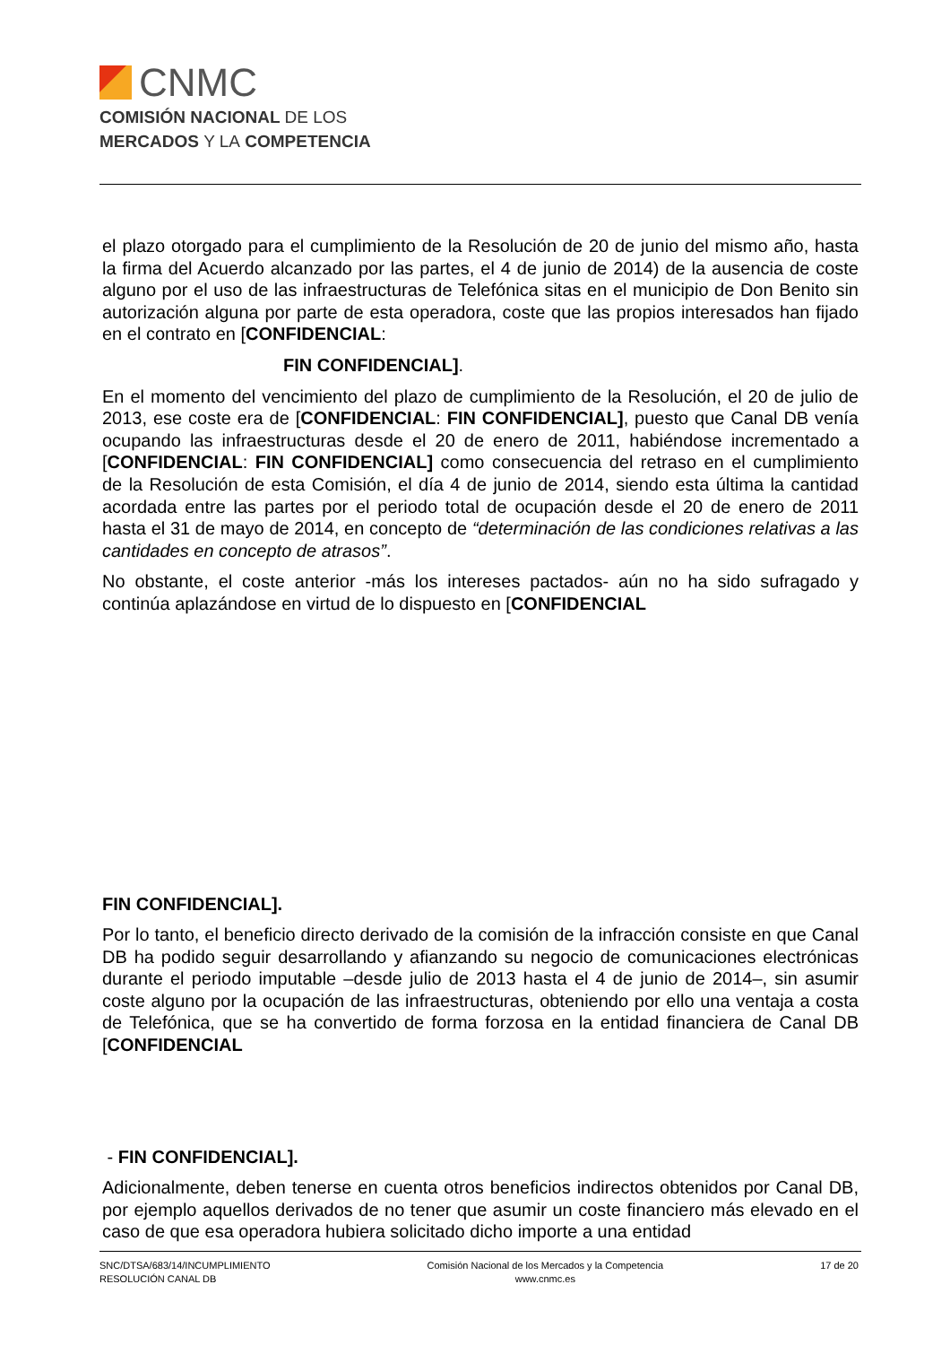CNMC
COMISIÓN NACIONAL DE LOS
MERCADOS Y LA COMPETENCIA
el plazo otorgado para el cumplimiento de la Resolución de 20 de junio del mismo año, hasta la firma del Acuerdo alcanzado por las partes, el 4 de junio de 2014) de la ausencia de coste alguno por el uso de las infraestructuras de Telefónica sitas en el municipio de Don Benito sin autorización alguna por parte de esta operadora, coste que las propios interesados han fijado en el contrato en [CONFIDENCIAL:
FIN CONFIDENCIAL].
En el momento del vencimiento del plazo de cumplimiento de la Resolución, el 20 de julio de 2013, ese coste era de [CONFIDENCIAL: FIN CONFIDENCIAL], puesto que Canal DB venía ocupando las infraestructuras desde el 20 de enero de 2011, habiéndose incrementado a [CONFIDENCIAL: FIN CONFIDENCIAL] como consecuencia del retraso en el cumplimiento de la Resolución de esta Comisión, el día 4 de junio de 2014, siendo esta última la cantidad acordada entre las partes por el periodo total de ocupación desde el 20 de enero de 2011 hasta el 31 de mayo de 2014, en concepto de “determinación de las condiciones relativas a las cantidades en concepto de atrasos”.
No obstante, el coste anterior -más los intereses pactados- aún no ha sido sufragado y continúa aplazándose en virtud de lo dispuesto en [CONFIDENCIAL
FIN CONFIDENCIAL].
Por lo tanto, el beneficio directo derivado de la comisión de la infracción consiste en que Canal DB ha podido seguir desarrollando y afianzando su negocio de comunicaciones electrónicas durante el periodo imputable –desde julio de 2013 hasta el 4 de junio de 2014–, sin asumir coste alguno por la ocupación de las infraestructuras, obteniendo por ello una ventaja a costa de Telefónica, que se ha convertido de forma forzosa en la entidad financiera de Canal DB [CONFIDENCIAL
- FIN CONFIDENCIAL].
Adicionalmente, deben tenerse en cuenta otros beneficios indirectos obtenidos por Canal DB, por ejemplo aquellos derivados de no tener que asumir un coste financiero más elevado en el caso de que esa operadora hubiera solicitado dicho importe a una entidad
SNC/DTSA/683/14/INCUMPLIMIENTO
RESOLUCIÓN CANAL DB
Comisión Nacional de los Mercados y la Competencia
www.cnmc.es
17 de 20